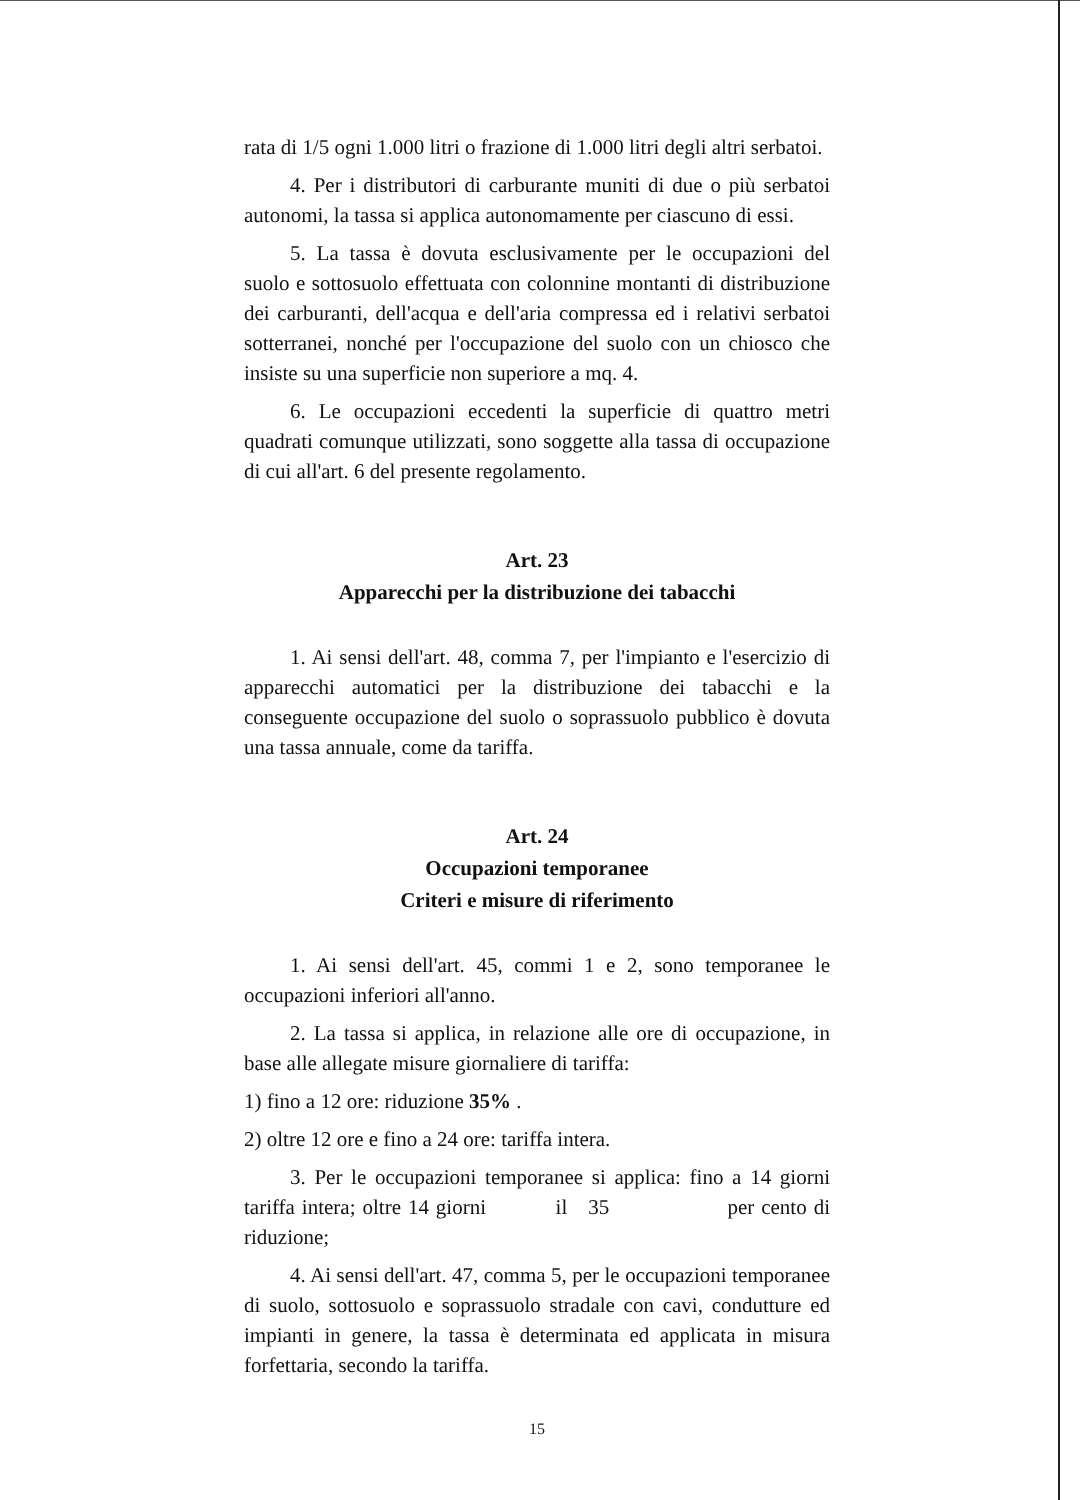rata di 1/5 ogni 1.000 litri o frazione di 1.000 litri degli altri serbatoi.
4. Per i distributori di carburante muniti di due o più serbatoi autonomi, la tassa si applica autonomamente per ciascuno di essi.
5. La tassa è dovuta esclusivamente per le occupazioni del suolo e sottosuolo effettuata con colonnine montanti di distribuzione dei carburanti, dell'acqua e dell'aria compressa ed i relativi serbatoi sotterranei, nonché per l'occupazione del suolo con un chiosco che insiste su una superficie non superiore a mq. 4.
6. Le occupazioni eccedenti la superficie di quattro metri quadrati comunque utilizzati, sono soggette alla tassa di occupazione di cui all'art. 6 del presente regolamento.
Art. 23
Apparecchi per la distribuzione dei tabacchi
1. Ai sensi dell'art. 48, comma 7, per l'impianto e l'esercizio di apparecchi automatici per la distribuzione dei tabacchi e la conseguente occupazione del suolo o soprassuolo pubblico è dovuta una tassa annuale, come da tariffa.
Art. 24
Occupazioni temporanee
Criteri e misure di riferimento
1. Ai sensi dell'art. 45, commi 1 e 2, sono temporanee le occupazioni inferiori all'anno.
2. La tassa si applica, in relazione alle ore di occupazione, in base alle allegate misure giornaliere di tariffa:
1) fino a 12 ore: riduzione 35% .
2) oltre 12 ore e fino a 24 ore: tariffa intera.
3. Per le occupazioni temporanee si applica: fino a 14 giorni tariffa intera; oltre 14 giorni il 35 per cento di riduzione;
4. Ai sensi dell'art. 47, comma 5, per le occupazioni temporanee di suolo, sottosuolo e soprassuolo stradale con cavi, condutture ed impianti in genere, la tassa è determinata ed applicata in misura forfettaria, secondo la tariffa.
15